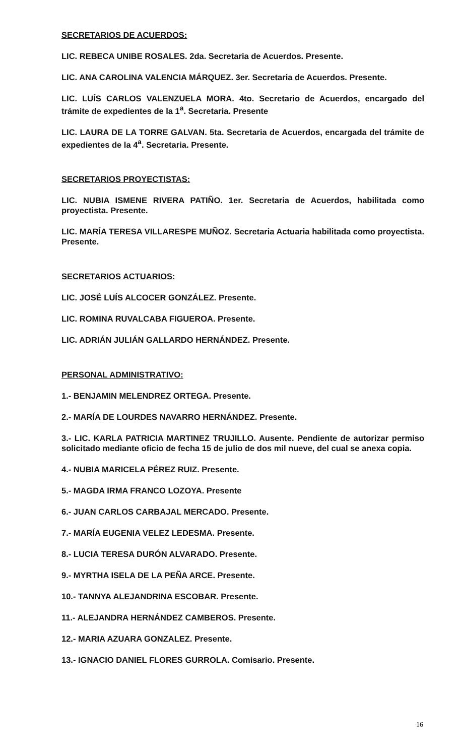SECRETARIOS DE ACUERDOS:
LIC. REBECA UNIBE ROSALES. 2da. Secretaria de Acuerdos. Presente.
LIC. ANA CAROLINA VALENCIA MÁRQUEZ. 3er. Secretaria de Acuerdos. Presente.
LIC. LUÍS CARLOS VALENZUELA MORA. 4to. Secretario de Acuerdos, encargado del trámite de expedientes de la 1<sup>a</sup>. Secretaria. Presente
LIC. LAURA DE LA TORRE GALVAN. 5ta. Secretaria de Acuerdos, encargada del trámite de expedientes de la 4<sup>a</sup>. Secretaria. Presente.
SECRETARIOS PROYECTISTAS:
LIC. NUBIA ISMENE RIVERA PATIÑO. 1er. Secretaria de Acuerdos, habilitada como proyectista. Presente.
LIC. MARÍA TERESA VILLARESPE MUÑOZ. Secretaria Actuaria habilitada como proyectista. Presente.
SECRETARIOS ACTUARIOS:
LIC. JOSÉ LUÍS ALCOCER GONZÁLEZ. Presente.
LIC. ROMINA RUVALCABA FIGUEROA. Presente.
LIC. ADRIÁN JULIÁN GALLARDO HERNÁNDEZ. Presente.
PERSONAL ADMINISTRATIVO:
1.- BENJAMIN MELENDREZ ORTEGA. Presente.
2.- MARÍA DE LOURDES NAVARRO HERNÁNDEZ. Presente.
3.- LIC. KARLA PATRICIA MARTINEZ TRUJILLO. Ausente. Pendiente de autorizar permiso solicitado mediante oficio de fecha 15 de julio de dos mil nueve, del cual se anexa copia.
4.- NUBIA MARICELA PÉREZ RUIZ. Presente.
5.- MAGDA IRMA FRANCO LOZOYA. Presente
6.- JUAN CARLOS CARBAJAL MERCADO. Presente.
7.- MARÍA EUGENIA VELEZ LEDESMA. Presente.
8.- LUCIA TERESA DURÓN ALVARADO. Presente.
9.- MYRTHA ISELA DE LA PEÑA ARCE. Presente.
10.- TANNYA ALEJANDRINA ESCOBAR. Presente.
11.- ALEJANDRA HERNÁNDEZ CAMBEROS. Presente.
12.- MARIA AZUARA GONZALEZ. Presente.
13.- IGNACIO DANIEL FLORES GURROLA. Comisario. Presente.
16